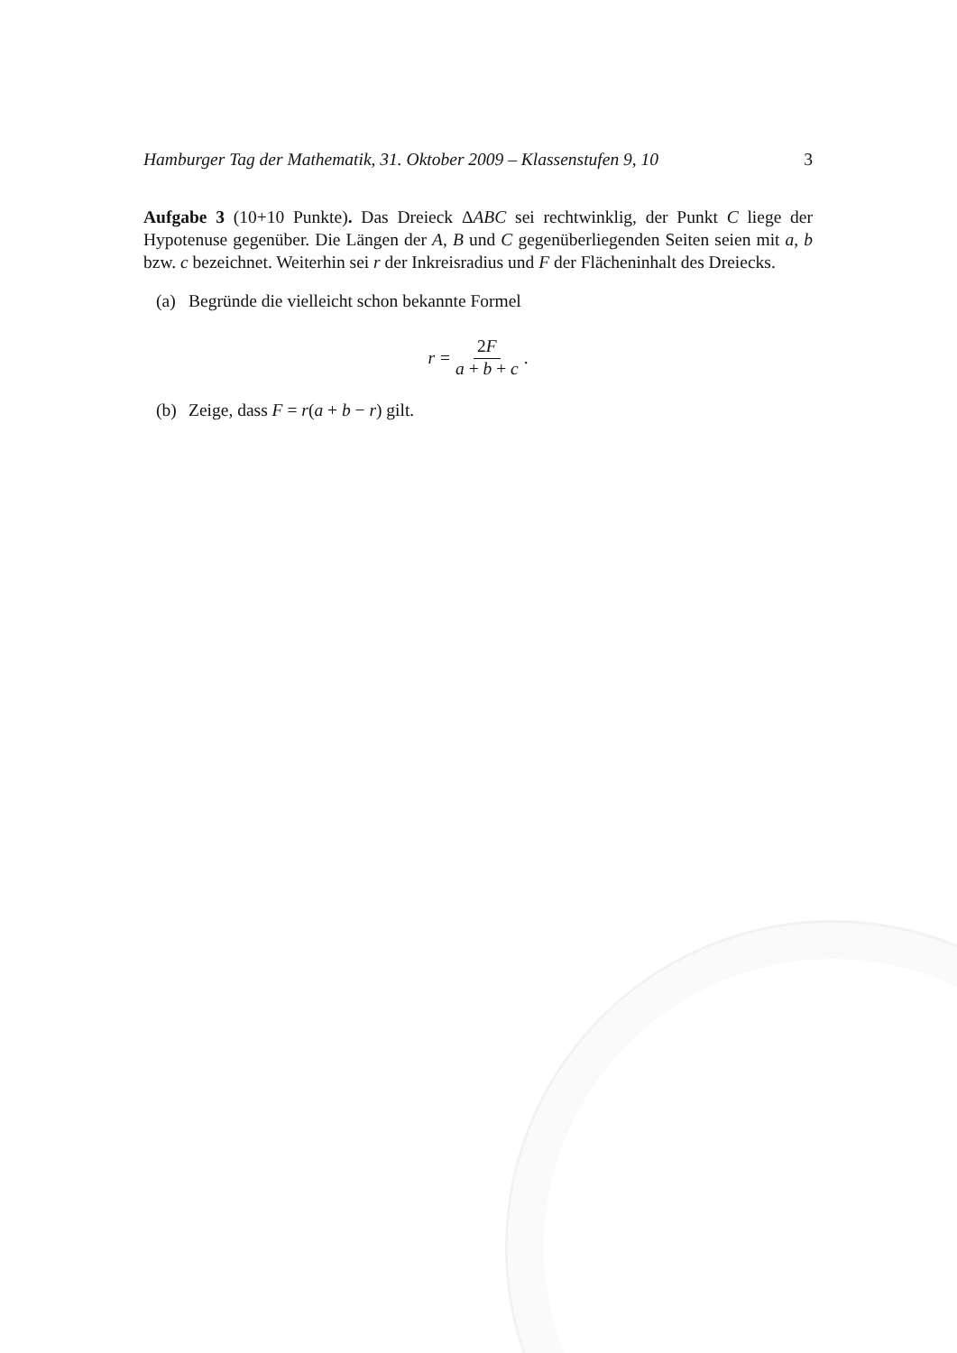Hamburger Tag der Mathematik, 31. Oktober 2009 – Klassenstufen 9, 10 3
Aufgabe 3 (10+10 Punkte). Das Dreieck ΔABC sei rechtwinklig, der Punkt C liege der Hypotenuse gegenüber. Die Längen der A, B und C gegenüberliegenden Seiten seien mit a, b bzw. c bezeichnet. Weiterhin sei r der Inkreisradius und F der Flächeninhalt des Dreiecks.
(a) Begründe die vielleicht schon bekannte Formel
r = 2F a + b + c.
(b) Zeige, dass F = r(a + b − r) gilt.